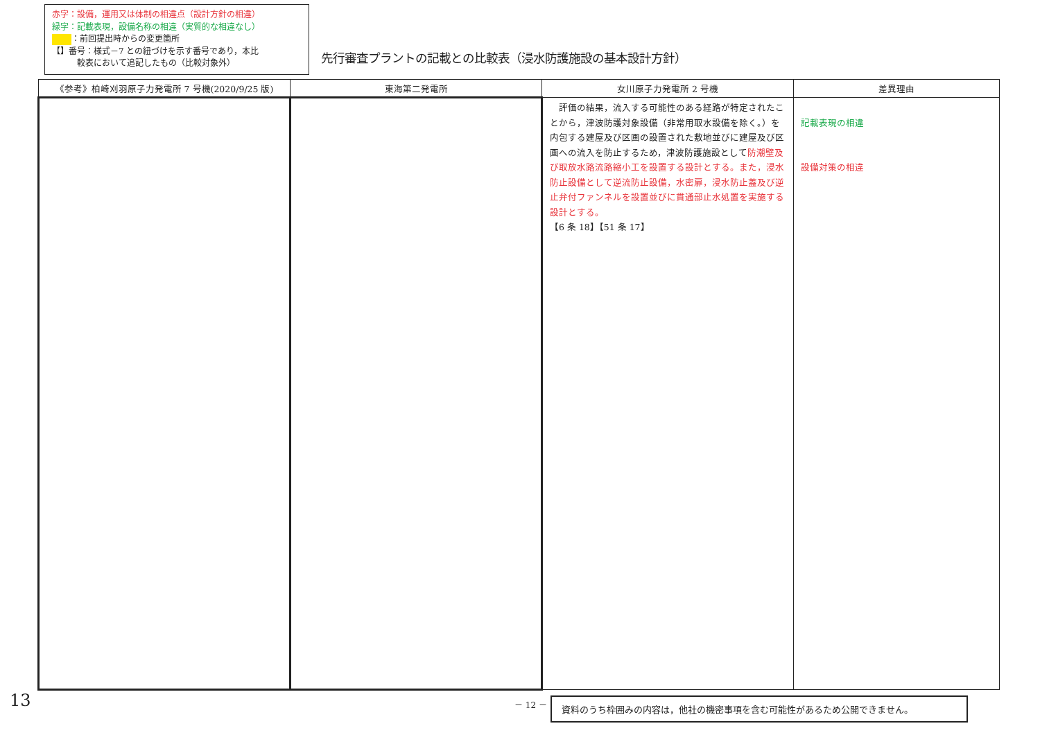赤字：設備，運用又は体制の相違点（設計方針の相違）
緑字：記載表現，設備名称の相違（実質的な相違なし）
：前回提出時からの変更箇所
【】番号：様式－7 との紐づけを示す番号であり，本比
　　　較表において追記したもの（比較対象外）
先行審査プラントの記載との比較表（浸水防護施設の基本設計方針）
| 《参考》柏崎刈羽原子力発電所 7 号機(2020/9/25 版) | 東海第二発電所 | 女川原子力発電所 2 号機 | 差異理由 |
| --- | --- | --- | --- |
| | | 評価の結果，流入する可能性のある経路が特定されたことから，津波防護対象設備（非常用取水設備を除く。）を内包する建屋及び区画の設置された敷地並びに建屋及び区画への流入を防止するため，津波防護施設として 防潮壁及び取放水路流路縮小工を設置する設計とする。また，浸水防止設備として逆流防止設備，水密扉，浸水防止蓋及び逆止弁付ファンネルを設置並びに貫通部止水処置を実施する設計とする。 【6 条 18】【51 条 17】 | 記載表現の相違 設備対策の相違 |
13 － 12 － 資料のうち枠囲みの内容は，他社の機密事項を含む可能性があるため公開できません。